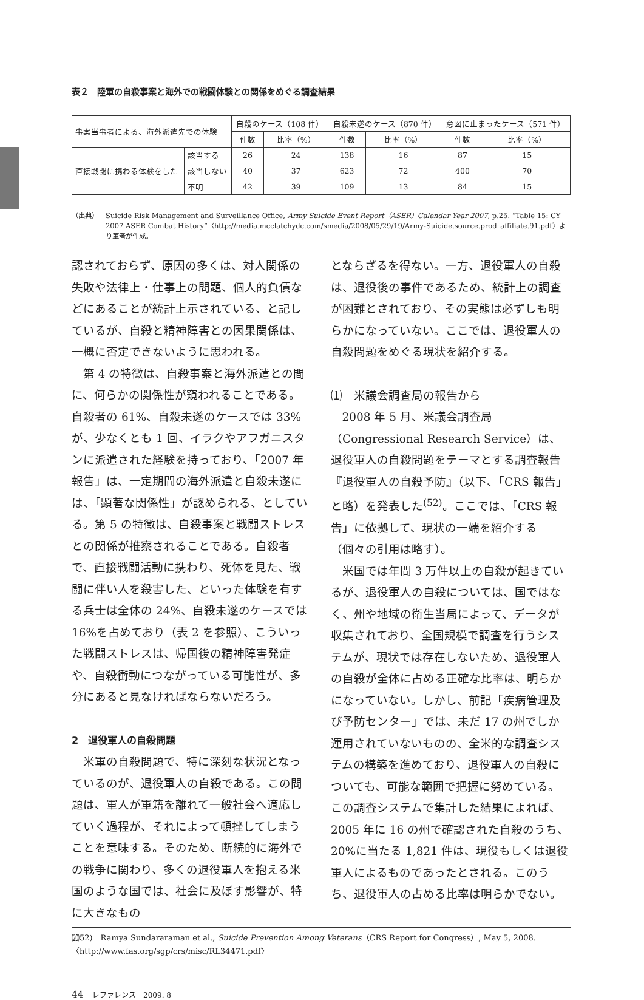表２　陸軍の自殺事案と海外での戦闘体験との関係をめぐる調査結果
| 事案当事者による、海外派遣先での体験 | | 自殺のケース（108 件） | | 自殺未遂のケース（870 件） | | 意図に止まったケース（571 件） | |
| --- | --- | --- | --- | --- | --- | --- | --- |
| | | 件数 | 比率（%） | 件数 | 比率（%） | 件数 | 比率（%） |
| 直接戦闘に携わる体験をした | 該当する | 26 | 24 | 138 | 16 | 87 | 15 |
| | 該当しない | 40 | 37 | 623 | 72 | 400 | 70 |
| | 不明 | 42 | 39 | 109 | 13 | 84 | 15 |
（出典） Suicide Risk Management and Surveillance Office, Army Suicide Event Report（ASER）Calendar Year 2007, p.25. “Table 15: CY 2007 ASER Combat History”〈http://media.mcclatchydc.com/smedia/2008/05/29/19/Army-Suicide.source.prod_affiliate.91.pdf〉より筆者が作成。
認されておらず、原因の多くは、対人関係の失敗や法律上・仕事上の問題、個人的負債などにあることが統計上示されている、と記しているが、自殺と精神障害との因果関係は、一概に否定できないように思われる。
第 4 の特徴は、自殺事案と海外派遣との間に、何らかの関係性が窺われることである。自殺者の 61%、自殺未遂のケースでは 33%が、少なくとも 1 回、イラクやアフガニスタンに派遣された経験を持っており、「2007 年報告」は、一定期間の海外派遣と自殺未遂には、「顕著な関係性」が認められる、としている。第 5 の特徴は、自殺事案と戦闘ストレスとの関係が推察されることである。自殺者で、直接戦闘活動に携わり、死体を見た、戦闘に伴い人を殺害した、といった体験を有する兵士は全体の 24%、自殺未遂のケースでは 16%を占めており（表 2 を参照）、こういった戦闘ストレスは、帰国後の精神障害発症や、自殺衝動につながっている可能性が、多分にあると見なければならないだろう。
2　退役軍人の自殺問題
米軍の自殺問題で、特に深刻な状況となっているのが、退役軍人の自殺である。この問題は、軍人が軍籍を離れて一般社会へ適応していく過程が、それによって頓挫してしまうことを意味する。そのため、断続的に海外での戦争に関わり、多くの退役軍人を抱える米国のような国では、社会に及ぼす影響が、特に大きなもの
とならざるを得ない。一方、退役軍人の自殺は、退役後の事件であるため、統計上の調査が困難とされており、その実態は必ずしも明らかになっていない。ここでは、退役軍人の自殺問題をめぐる現状を紹介する。
⑴　米議会調査局の報告から
2008 年 5 月、米議会調査局（Congressional Research Service）は、退役軍人の自殺問題をテーマとする調査報告『退役軍人の自殺予防』（以下、「CRS 報告」と略）を発表した<sup>(52)</sup>。ここでは、「CRS 報告」に依拠して、現状の一端を紹介する（個々の引用は略す）。
米国では年間 3 万件以上の自殺が起きているが、退役軍人の自殺については、国ではなく、州や地域の衛生当局によって、データが収集されており、全国規模で調査を行うシステムが、現状では存在しないため、退役軍人の自殺が全体に占める正確な比率は、明らかになっていない。しかし、前記「疾病管理及び予防センター」では、未だ 17 の州でしか運用されていないものの、全米的な調査システムの構築を進めており、退役軍人の自殺についても、可能な範囲で把握に努めている。この調査システムで集計した結果によれば、2005 年に 16 の州で確認された自殺のうち、20%に当たる 1,821 件は、現役もしくは退役軍人によるものであったとされる。このうち、退役軍人の占める比率は明らかでない。
⒇52)　Ramya Sundararaman et al., Suicide Prevention Among Veterans（CRS Report for Congress）, May 5, 2008.
〈http://www.fas.org/sgp/crs/misc/RL34471.pdf〉
44　レファレンス　2009. 8